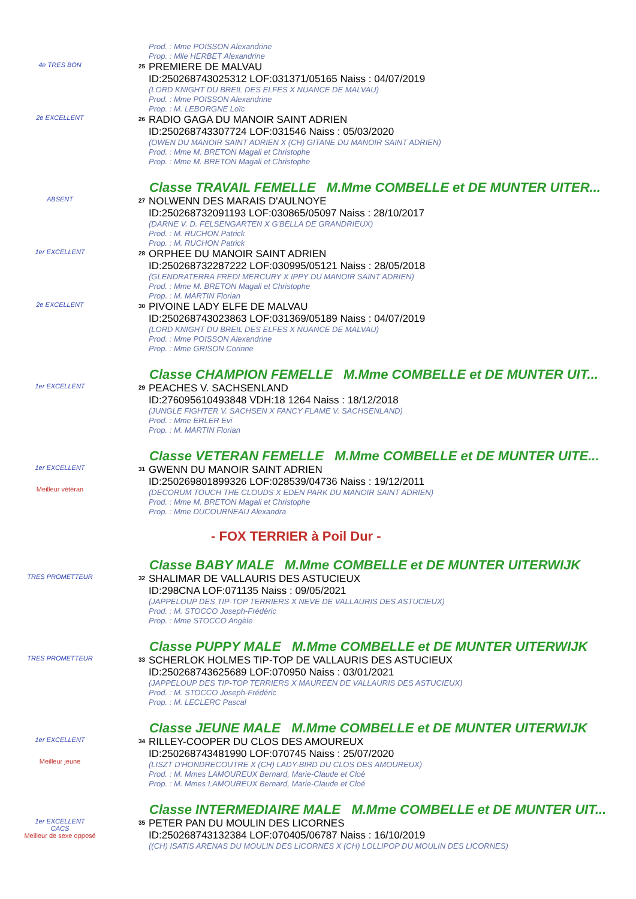Prod. : Mme POISSON Alexandrine
Prop. : Mlle HERBET Alexandrine
4e TRES BON
25
PREMIERE DE MALVAU
ID:250268743025312 LOF:031371/05165 Naiss : 04/07/2019
(LORD KNIGHT DU BREIL DES ELFES X NUANCE DE MALVAU)
Prod. : Mme POISSON Alexandrine
Prop. : M. LEBORGNE Loïc
2e EXCELLENT
26
RADIO GAGA DU MANOIR SAINT ADRIEN
ID:250268743307724 LOF:031546 Naiss : 05/03/2020
(OWEN DU MANOIR SAINT ADRIEN X (CH) GITANE DU MANOIR SAINT ADRIEN)
Prod. : Mme M. BRETON Magali et Christophe
Prop. : Mme M. BRETON Magali et Christophe
Classe TRAVAIL FEMELLE M.Mme COMBELLE et DE MUNTER UITER...
ABSENT
27
NOLWENN DES MARAIS D'AULNOYE
ID:250268732091193 LOF:030865/05097 Naiss : 28/10/2017
(DARNE V. D. FELSENGARTEN X G'BELLA DE GRANDRIEUX)
Prod. : M. RUCHON Patrick
Prop. : M. RUCHON Patrick
1er EXCELLENT
28
ORPHEE DU MANOIR SAINT ADRIEN
ID:250268732287222 LOF:030995/05121 Naiss : 28/05/2018
(GLENDRATERRA FREDI MERCURY X IPPY DU MANOIR SAINT ADRIEN)
Prod. : Mme M. BRETON Magali et Christophe
Prop. : M. MARTIN Florian
2e EXCELLENT
30
PIVOINE LADY ELFE DE MALVAU
ID:250268743023863 LOF:031369/05189 Naiss : 04/07/2019
(LORD KNIGHT DU BREIL DES ELFES X NUANCE DE MALVAU)
Prod. : Mme POISSON Alexandrine
Prop. : Mme GRISON Corinne
Classe CHAMPION FEMELLE M.Mme COMBELLE et DE MUNTER UIT...
1er EXCELLENT
29
PEACHES V. SACHSENLAND
ID:276095610493848 VDH:18 1264 Naiss : 18/12/2018
(JUNGLE FIGHTER V. SACHSEN X FANCY FLAME V. SACHSENLAND)
Prod. : Mme ERLER Evi
Prop. : M. MARTIN Florian
Classe VETERAN FEMELLE M.Mme COMBELLE et DE MUNTER UITE...
1er EXCELLENT
Meilleur vétéran
31
GWENN DU MANOIR SAINT ADRIEN
ID:250269801899326 LOF:028539/04736 Naiss : 19/12/2011
(DECORUM TOUCH THE CLOUDS X EDEN PARK DU MANOIR SAINT ADRIEN)
Prod. : Mme M. BRETON Magali et Christophe
Prop. : Mme DUCOURNEAU Alexandra
- FOX TERRIER à Poil Dur -
Classe BABY MALE M.Mme COMBELLE et DE MUNTER UITERWIJK
TRES PROMETTEUR
32
SHALIMAR DE VALLAURIS DES ASTUCIEUX
ID:298CNA LOF:071135 Naiss : 09/05/2021
(JAPPELOUP DES TIP-TOP TERRIERS X NEVE DE VALLAURIS DES ASTUCIEUX)
Prod. : M. STOCCO Joseph-Frédéric
Prop. : Mme STOCCO Angèle
Classe PUPPY MALE M.Mme COMBELLE et DE MUNTER UITERWIJK
TRES PROMETTEUR
33
SCHERLOK HOLMES TIP-TOP DE VALLAURIS DES ASTUCIEUX
ID:250268743625689 LOF:070950 Naiss : 03/01/2021
(JAPPELOUP DES TIP-TOP TERRIERS X MAUREEN DE VALLAURIS DES ASTUCIEUX)
Prod. : M. STOCCO Joseph-Frédéric
Prop. : M. LECLERC Pascal
Classe JEUNE MALE M.Mme COMBELLE et DE MUNTER UITERWIJK
1er EXCELLENT
Meilleur jeune
34
RILLEY-COOPER DU CLOS DES AMOUREUX
ID:250268743481990 LOF:070745 Naiss : 25/07/2020
(LISZT D'HONDRECOUTRE X (CH) LADY-BIRD DU CLOS DES AMOUREUX)
Prod. : M. Mmes LAMOUREUX Bernard, Marie-Claude et Cloé
Prop. : M. Mmes LAMOUREUX Bernard, Marie-Claude et Cloé
Classe INTERMEDIAIRE MALE M.Mme COMBELLE et DE MUNTER UIT...
1er EXCELLENT
CACS
Meilleur de sexe opposé
35
PETER PAN DU MOULIN DES LICORNES
ID:250268743132384 LOF:070405/06787 Naiss : 16/10/2019
((CH) ISATIS ARENAS DU MOULIN DES LICORNES X (CH) LOLLIPOP DU MOULIN DES LICORNES)